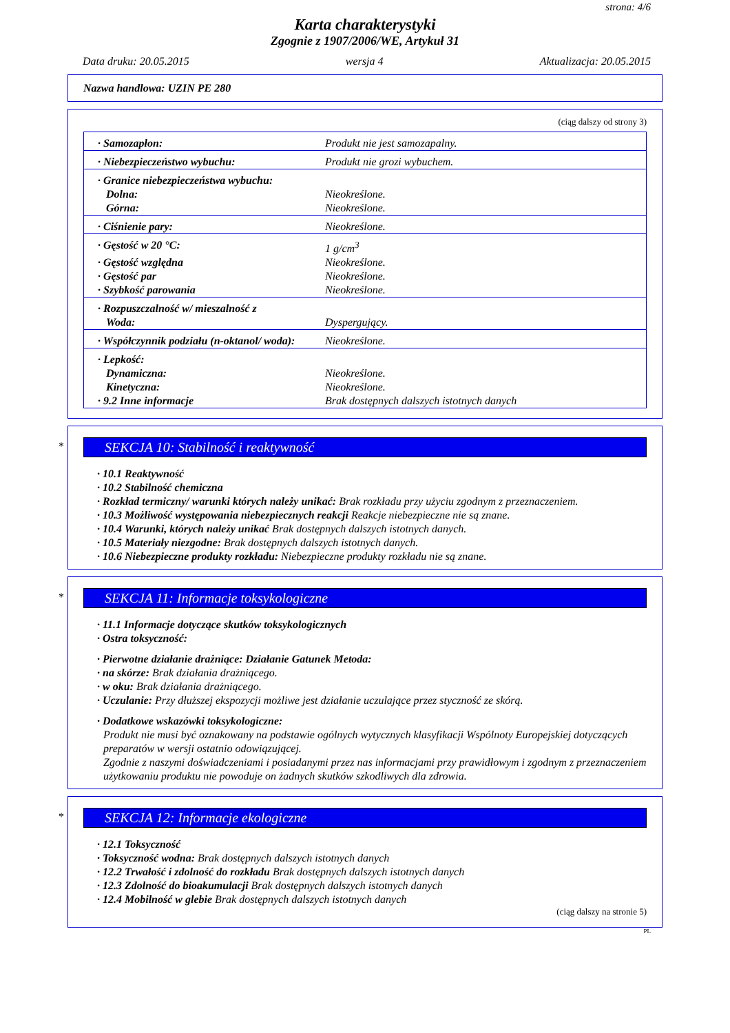strona: 4/6
Karta charakterystyki
Zgognie z 1907/2006/WE, Artykuł 31
Data druku: 20.05.2015 wersja 4 Aktualizacja: 20.05.2015
Nazwa handlowa: UZIN PE 280
(ciąg dalszy od strony 3)
| · Samozapłon: | Produkt nie jest samozapalny. |
| · Niebezpieczeństwo wybuchu: | Produkt nie grozi wybuchem. |
| · Granice niebezpieczeństwa wybuchu: | |
| Dolna: | Nieokreślone. |
| Górna: | Nieokreślone. |
| · Ciśnienie pary: | Nieokreślone. |
| · Gęstość w 20 °C: | 1 g/cm<sup>3</sup> |
| · Gęstość względna | Nieokreślone. |
| · Gęstość par | Nieokreślone. |
| · Szybkość parowania | Nieokreślone. |
| · Rozpuszczalność w/ mieszalność z | |
| Woda: | Dyspergujący. |
| · Współczynnik podziału (n-oktanol/ woda): | Nieokreślone. |
| · Lepkość: | |
| Dynamiczna: | Nieokreślone. |
| Kinetyczna: | Nieokreślone. |
| · 9.2 Inne informacje | Brak dostępnych dalszych istotnych danych |
*
SEKCJA 10: Stabilność i reaktywność
· 10.1 Reaktywność
· 10.2 Stabilność chemiczna
· Rozkład termiczny/ warunki których należy unikać: Brak rozkładu przy użyciu zgodnym z przeznaczeniem.
· 10.3 Możliwość występowania niebezpiecznych reakcji Reakcje niebezpieczne nie są znane.
· 10.4 Warunki, których należy unikać Brak dostępnych dalszych istotnych danych.
· 10.5 Materiały niezgodne: Brak dostępnych dalszych istotnych danych.
· 10.6 Niebezpieczne produkty rozkładu: Niebezpieczne produkty rozkładu nie są znane.
*
SEKCJA 11: Informacje toksykologiczne
· 11.1 Informacje dotyczące skutków toksykologicznych
· Ostra toksyczność:
· Pierwotne działanie drażniące: Działanie Gatunek Metoda:
· na skórze: Brak działania drażniącego.
· w oku: Brak działania drażniącego.
· Uczulanie: Przy dłuższej ekspozycji możliwe jest działanie uczulające przez styczność ze skórą.
· Dodatkowe wskazówki toksykologiczne:
Produkt nie musi być oznakowany na podstawie ogólnych wytycznych klasyfikacji Wspólnoty Europejskiej dotyczących preparatów w wersji ostatnio odowiązującej.
Zgodnie z naszymi doświadczeniami i posiadanymi przez nas informacjami przy prawidłowym i zgodnym z przeznaczeniem użytkowaniu produktu nie powoduje on żadnych skutków szkodliwych dla zdrowia.
*
SEKCJA 12: Informacje ekologiczne
· 12.1 Toksyczność
· Toksyczność wodna: Brak dostępnych dalszych istotnych danych
· 12.2 Trwałość i zdolność do rozkładu Brak dostępnych dalszych istotnych danych
· 12.3 Zdolność do bioakumulacji Brak dostępnych dalszych istotnych danych
· 12.4 Mobilność w glebie Brak dostępnych dalszych istotnych danych
(ciąg dalszy na stronie 5)
PL